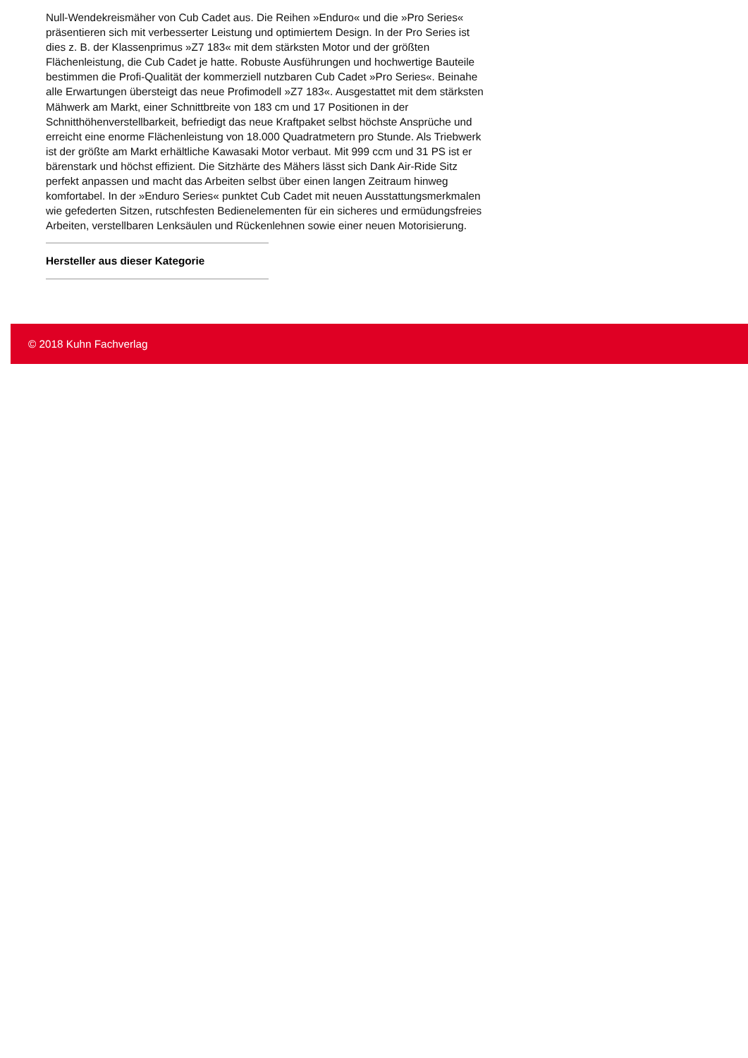Null-Wendekreismäher von Cub Cadet aus. Die Reihen »Enduro« und die »Pro Series« präsentieren sich mit verbesserter Leistung und optimiertem Design. In der Pro Series ist dies z. B. der Klassenprimus »Z7 183« mit dem stärksten Motor und der größten Flächenleistung, die Cub Cadet je hatte. Robuste Ausführungen und hochwertige Bauteile bestimmen die Profi-Qualität der kommerziell nutzbaren Cub Cadet »Pro Series«. Beinahe alle Erwartungen übersteigt das neue Profimodell »Z7 183«. Ausgestattet mit dem stärksten Mähwerk am Markt, einer Schnittbreite von 183 cm und 17 Positionen in der Schnitthöhenverstellbarkeit, befriedigt das neue Kraftpaket selbst höchste Ansprüche und erreicht eine enorme Flächenleistung von 18.000 Quadratmetern pro Stunde. Als Triebwerk ist der größte am Markt erhältliche Kawasaki Motor verbaut. Mit 999 ccm und 31 PS ist er bärenstark und höchst effizient. Die Sitzhärte des Mähers lässt sich Dank Air-Ride Sitz perfekt anpassen und macht das Arbeiten selbst über einen langen Zeitraum hinweg komfortabel. In der »Enduro Series« punktet Cub Cadet mit neuen Ausstattungsmerkmalen wie gefederten Sitzen, rutschfesten Bedienelementen für ein sicheres und ermüdungsfreies Arbeiten, verstellbaren Lenksäulen und Rückenlehnen sowie einer neuen Motorisierung.
Hersteller aus dieser Kategorie
© 2018 Kuhn Fachverlag